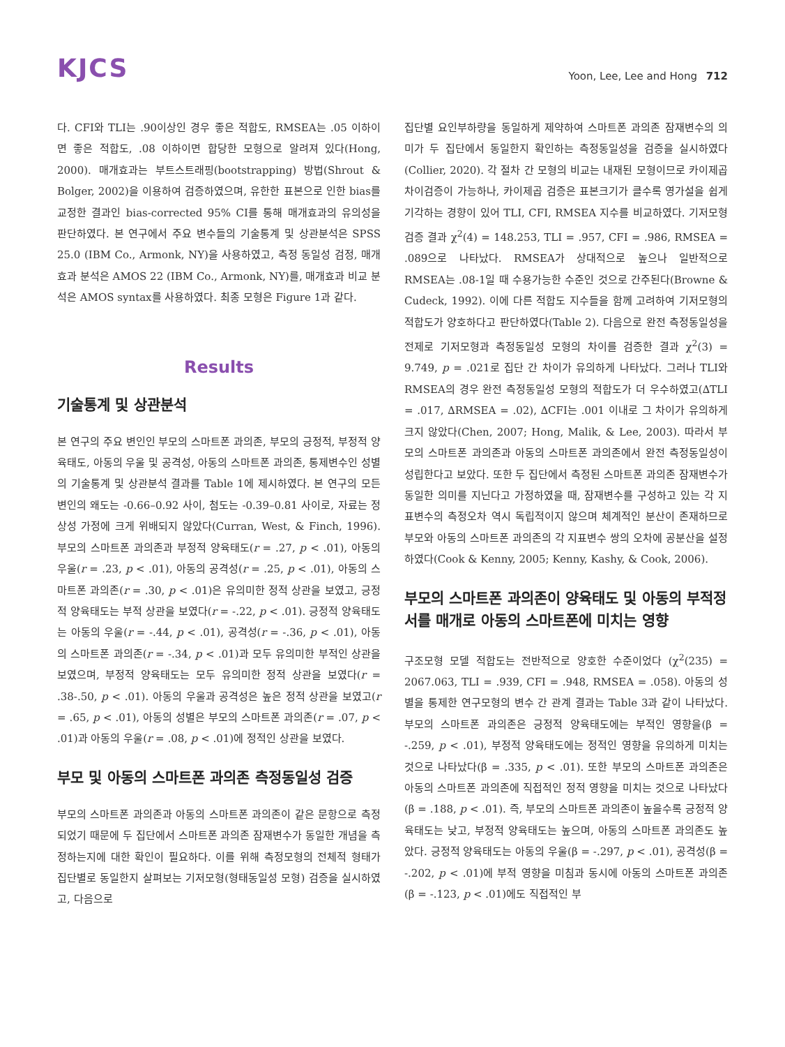KJCS
Yoon, Lee, Lee and Hong 712
다. CFI와 TLI는 .90이상인 경우 좋은 적합도, RMSEA는 .05 이하이면 좋은 적합도, .08 이하이면 합당한 모형으로 알려져 있다(Hong, 2000). 매개효과는 부트스트래핑(bootstrapping) 방법(Shrout & Bolger, 2002)을 이용하여 검증하였으며, 유한한 표본으로 인한 bias를 교정한 결과인 bias-corrected 95% CI를 통해 매개효과의 유의성을 판단하였다. 본 연구에서 주요 변수들의 기술통계 및 상관분석은 SPSS 25.0 (IBM Co., Armonk, NY)을 사용하였고, 측정 동일성 검정, 매개효과 분석은 AMOS 22 (IBM Co., Armonk, NY)를, 매개효과 비교 분석은 AMOS syntax를 사용하였다. 최종 모형은 Figure 1과 같다.
Results
기술통계 및 상관분석
본 연구의 주요 변인인 부모의 스마트폰 과의존, 부모의 긍정적, 부정적 양육태도, 아동의 우울 및 공격성, 아동의 스마트폰 과의존, 통제변수인 성별의 기술통계 및 상관분석 결과를 Table 1에 제시하였다. 본 연구의 모든 변인의 왜도는 -0.66–0.92 사이, 첨도는 -0.39–0.81 사이로, 자료는 정상성 가정에 크게 위배되지 않았다(Curran, West, & Finch, 1996). 부모의 스마트폰 과의존과 부정적 양육태도(r = .27, p < .01), 아동의 우울(r = .23, p < .01), 아동의 공격성(r = .25, p < .01), 아동의 스마트폰 과의존(r = .30, p < .01)은 유의미한 정적 상관을 보였고, 긍정적 양육태도는 부적 상관을 보였다(r = -.22, p < .01). 긍정적 양육태도는 아동의 우울(r = -.44, p < .01), 공격성(r = -.36, p < .01), 아동의 스마트폰 과의존(r = -.34, p < .01)과 모두 유의미한 부적인 상관을 보였으며, 부정적 양육태도는 모두 유의미한 정적 상관을 보였다(r = .38-.50, p < .01). 아동의 우울과 공격성은 높은 정적 상관을 보였고(r = .65, p < .01), 아동의 성별은 부모의 스마트폰 과의존(r = .07, p < .01)과 아동의 우울(r = .08, p < .01)에 정적인 상관을 보였다.
부모 및 아동의 스마트폰 과의존 측정동일성 검증
부모의 스마트폰 과의존과 아동의 스마트폰 과의존이 같은 문항으로 측정되었기 때문에 두 집단에서 스마트폰 과의존 잠재변수가 동일한 개념을 측정하는지에 대한 확인이 필요하다. 이를 위해 측정모형의 전체적 형태가 집단별로 동일한지 살펴보는 기저모형(형태동일성 모형) 검증을 실시하였고, 다음으로
집단별 요인부하량을 동일하게 제약하여 스마트폰 과의존 잠재변수의 의미가 두 집단에서 동일한지 확인하는 측정동일성을 검증을 실시하였다(Collier, 2020). 각 절차 간 모형의 비교는 내재된 모형이므로 카이제곱 차이검증이 가능하나, 카이제곱 검증은 표본크기가 클수록 영가설을 쉽게 기각하는 경향이 있어 TLI, CFI, RMSEA 지수를 비교하였다. 기저모형 검증 결과 χ<sup>2</sup>(4) = 148.253, TLI = .957, CFI = .986, RMSEA = .089으로 나타났다. RMSEA가 상대적으로 높으나 일반적으로 RMSEA는 .08-1일 때 수용가능한 수준인 것으로 간주된다(Browne & Cudeck, 1992). 이에 다른 적합도 지수들을 함께 고려하여 기저모형의 적합도가 양호하다고 판단하였다(Table 2). 다음으로 완전 측정동일성을 전제로 기저모형과 측정동일성 모형의 차이를 검증한 결과 χ<sup>2</sup>(3) = 9.749, p = .021로 집단 간 차이가 유의하게 나타났다. 그러나 TLI와 RMSEA의 경우 완전 측정동일성 모형의 적합도가 더 우수하였고(∆TLI = .017, ∆RMSEA = .02), ∆CFI는 .001 이내로 그 차이가 유의하게 크지 않았다(Chen, 2007; Hong, Malik, & Lee, 2003). 따라서 부모의 스마트폰 과의존과 아동의 스마트폰 과의존에서 완전 측정동일성이 성립한다고 보았다. 또한 두 집단에서 측정된 스마트폰 과의존 잠재변수가 동일한 의미를 지닌다고 가정하였을 때, 잠재변수를 구성하고 있는 각 지표변수의 측정오차 역시 독립적이지 않으며 체계적인 분산이 존재하므로 부모와 아동의 스마트폰 과의존의 각 지표변수 쌍의 오차에 공분산을 설정하였다(Cook & Kenny, 2005; Kenny, Kashy, & Cook, 2006).
부모의 스마트폰 과의존이 양육태도 및 아동의 부적정서를 매개로 아동의 스마트폰에 미치는 영향
구조모형 모델 적합도는 전반적으로 양호한 수준이었다 (χ<sup>2</sup>(235) = 2067.063, TLI = .939, CFI = .948, RMSEA = .058). 아동의 성별을 통제한 연구모형의 변수 간 관계 결과는 Table 3과 같이 나타났다. 부모의 스마트폰 과의존은 긍정적 양육태도에는 부적인 영향을(β = -.259, p < .01), 부정적 양육태도에는 정적인 영향을 유의하게 미치는 것으로 나타났다(β = .335, p < .01). 또한 부모의 스마트폰 과의존은 아동의 스마트폰 과의존에 직접적인 정적 영향을 미치는 것으로 나타났다(β = .188, p < .01). 즉, 부모의 스마트폰 과의존이 높을수록 긍정적 양육태도는 낮고, 부정적 양육태도는 높으며, 아동의 스마트폰 과의존도 높았다. 긍정적 양육태도는 아동의 우울(β = -.297, p < .01), 공격성(β = -.202, p < .01)에 부적 영향을 미침과 동시에 아동의 스마트폰 과의존(β = -.123, p < .01)에도 직접적인 부